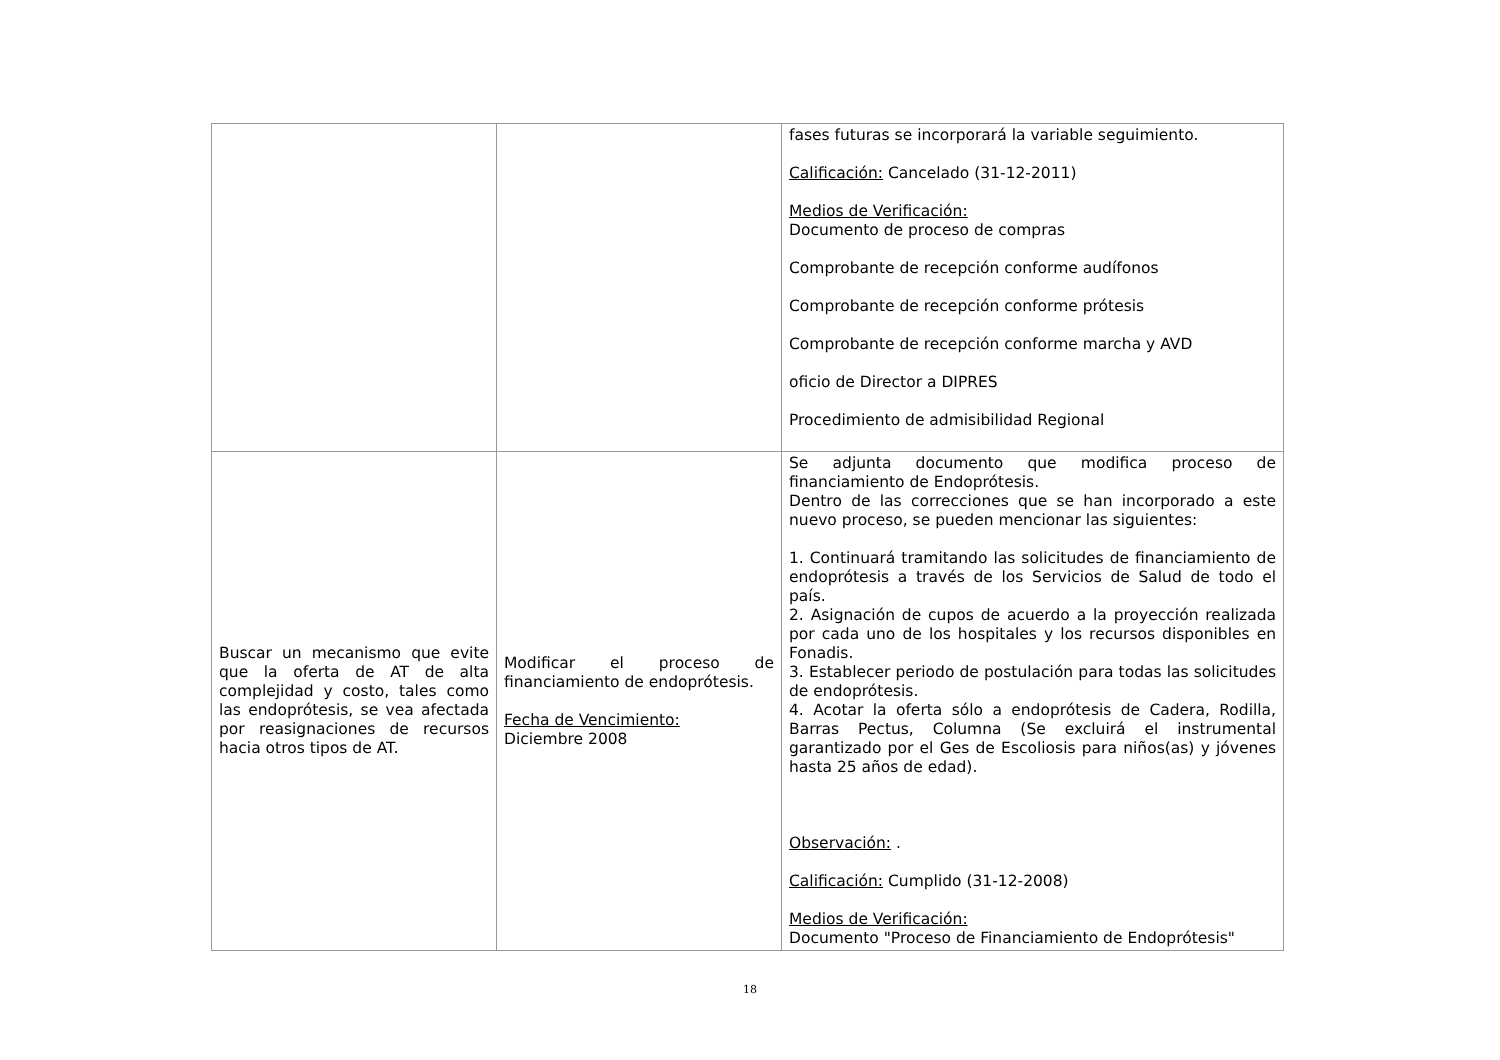| | | fases futuras se incorporará la variable seguimiento. Calificación: Cancelado (31-12-2011) Medios de Verificación: Documento de proceso de compras Comprobante de recepción conforme audífonos Comprobante de recepción conforme prótesis Comprobante de recepción conforme marcha y AVD oficio de Director a DIPRES Procedimiento de admisibilidad Regional |
| Buscar un mecanismo que evite que la oferta de AT de alta complejidad y costo, tales como las endoprótesis, se vea afectada por reasignaciones de recursos hacia otros tipos de AT. | Modificar el proceso de financiamiento de endoprótesis. Fecha de Vencimiento: Diciembre 2008 | Se adjunta documento que modifica proceso de financiamiento de Endoprótesis. Dentro de las correcciones que se han incorporado a este nuevo proceso, se pueden mencionar las siguientes: 1. Continuará tramitando las solicitudes de financiamiento de endoprótesis a través de los Servicios de Salud de todo el país. 2. Asignación de cupos de acuerdo a la proyección realizada por cada uno de los hospitales y los recursos disponibles en Fonadis. 3. Establecer periodo de postulación para todas las solicitudes de endoprótesis. 4. Acotar la oferta sólo a endoprótesis de Cadera, Rodilla, Barras Pectus, Columna (Se excluirá el instrumental garantizado por el Ges de Escoliosis para niños(as) y jóvenes hasta 25 años de edad). Observación: . Calificación: Cumplido (31-12-2008) Medios de Verificación: Documento "Proceso de Financiamiento de Endoprótesis" |
18